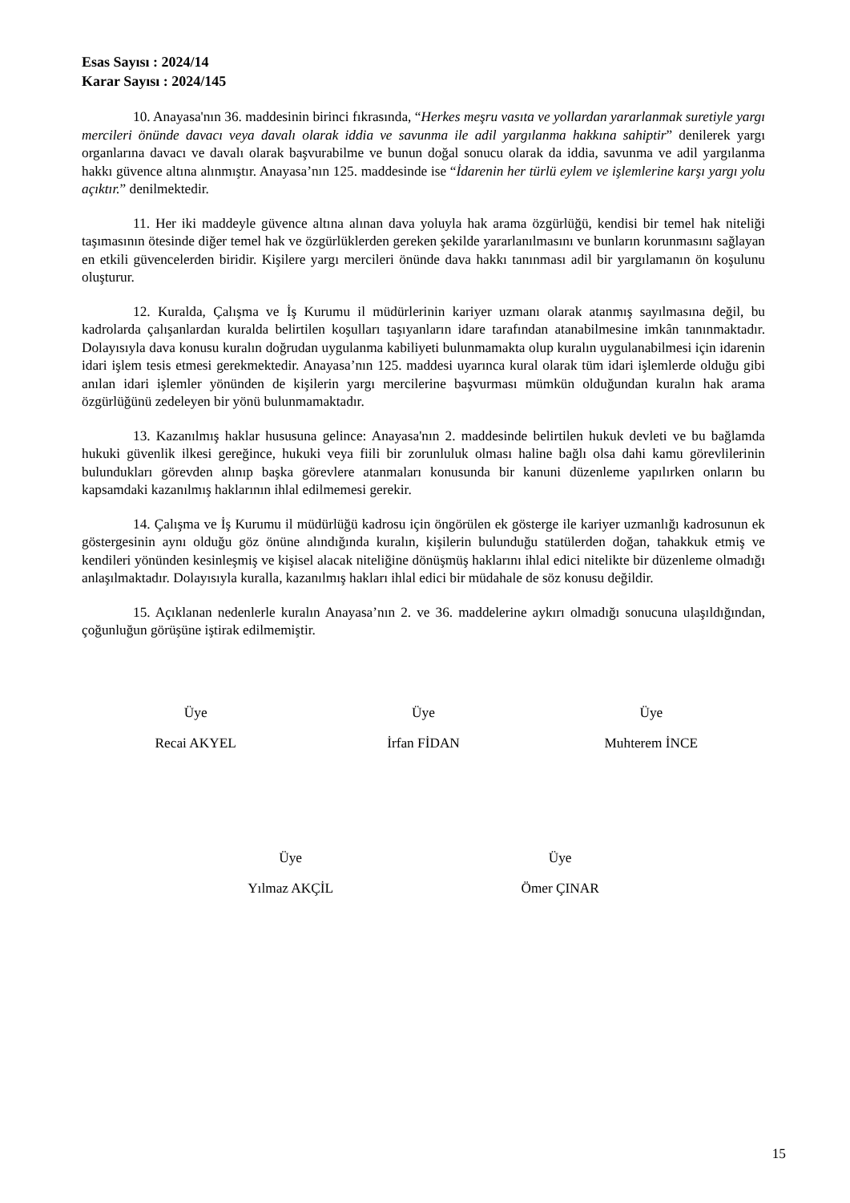Esas Sayısı : 2024/14
Karar Sayısı : 2024/145
10. Anayasa'nın 36. maddesinin birinci fıkrasında, “Herkes meşru vasıta ve yollardan yararlanmak suretiyle yargı mercileri önünde davacı veya davalı olarak iddia ve savunma ile adil yargılanma hakkına sahiptir” denilerek yargı organlarına davacı ve davalı olarak başvurabilme ve bunun doğal sonucu olarak da iddia, savunma ve adil yargılanma hakkı güvence altına alınmıştır. Anayasa’nın 125. maddesinde ise “İdarenin her türlü eylem ve işlemlerine karşı yargı yolu açıktır.” denilmektedir.
11. Her iki maddeyle güvence altına alınan dava yoluyla hak arama özgürlüğü, kendisi bir temel hak niteliği taşımasının ötesinde diğer temel hak ve özgürlüklerden gereken şekilde yararlanılmasını ve bunların korunmasını sağlayan en etkili güvencelerden biridir. Kişilere yargı mercileri önünde dava hakkı tanınması adil bir yargılamanın ön koşulunu oluşturur.
12. Kuralda, Çalışma ve İş Kurumu il müdürlerinin kariyer uzmanı olarak atanmış sayılmasına değil, bu kadrolarda çalışanlardan kuralda belirtilen koşulları taşıyanların idare tarafından atanabilmesine imkân tanınmaktadır. Dolayısıyla dava konusu kuralın doğrudan uygulanma kabiliyeti bulunmamakta olup kuralın uygulanabilmesi için idarenin idari işlem tesis etmesi gerekmektedir. Anayasa’nın 125. maddesi uyarınca kural olarak tüm idari işlemlerde olduğu gibi anılan idari işlemler yönünden de kişilerin yargı mercilerine başvurması mümkün olduğundan kuralın hak arama özgürlüğünü zedeleyen bir yönü bulunmamaktadır.
13. Kazanılmış haklar hususuna gelince: Anayasa'nın 2. maddesinde belirtilen hukuk devleti ve bu bağlamda hukuki güvenlik ilkesi gereğince, hukuki veya fiili bir zorunluluk olması haline bağlı olsa dahi kamu görevlilerinin bulundukları görevden alınıp başka görevlere atanmaları konusunda bir kanuni düzenleme yapılırken onların bu kapsamdaki kazanılmış haklarının ihlal edilmemesi gerekir.
14. Çalışma ve İş Kurumu il müdürlüğü kadrosu için öngörülen ek gösterge ile kariyer uzmanlığı kadrosunun ek göstergesinin aynı olduğu göz önüne alındığında kuralın, kişilerin bulunduğu statülerden doğan, tahakkuk etmiş ve kendileri yönünden kesinleşmiş ve kişisel alacak niteliğine dönüşmüş haklarını ihlal edici nitelikte bir düzenleme olmadığı anlaşılmaktadır. Dolayısıyla kuralla, kazanılmış hakları ihlal edici bir müdahale de söz konusu değildir.
15. Açıklanan nedenlerle kuralın Anayasa’nın 2. ve 36. maddelerine aykırı olmadığı sonucuna ulaşıldığından, çoğunluğun görüşüne iştirak edilmemiştir.
Üye
Recai AKYEL
Üye
İrfan FİDAN
Üye
Muhterem İNCE
Üye
Yılmaz AKÇİL
Üye
Ömer ÇINAR
15